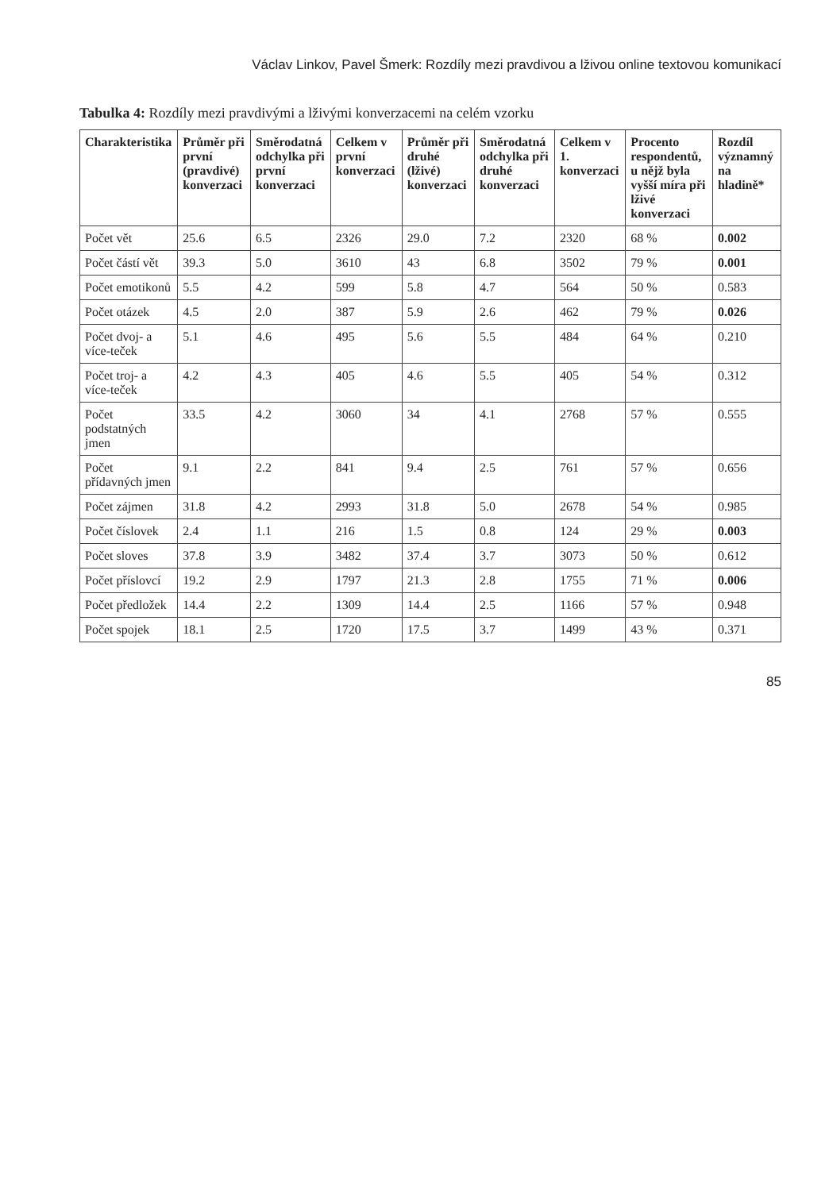Václav Linkov, Pavel Šmerk: Rozdíly mezi pravdivou a lživou online textovou komunikací
Tabulka 4: Rozdíly mezi pravdivými a lživými konverzacemi na celém vzorku
| Charakteristika | Průměr při první (pravdivé) konverzaci | Směrodatná odchylka při první konverzaci | Celkem v první konverzaci | Průměr při druhé (lživé) konverzaci | Směrodatná odchylka při druhé konverzaci | Celkem v 1. konverzaci | Procento respondentů, u nějž byla vyšší míra při lživé konverzaci | Rozdíl významný na hladině* |
| --- | --- | --- | --- | --- | --- | --- | --- | --- |
| Počet vět | 25.6 | 6.5 | 2326 | 29.0 | 7.2 | 2320 | 68 % | 0.002 |
| Počet částí vět | 39.3 | 5.0 | 3610 | 43 | 6.8 | 3502 | 79 % | 0.001 |
| Počet emotikonů | 5.5 | 4.2 | 599 | 5.8 | 4.7 | 564 | 50 % | 0.583 |
| Počet otázek | 4.5 | 2.0 | 387 | 5.9 | 2.6 | 462 | 79 % | 0.026 |
| Počet dvoj- a více-teček | 5.1 | 4.6 | 495 | 5.6 | 5.5 | 484 | 64 % | 0.210 |
| Počet troj- a více-teček | 4.2 | 4.3 | 405 | 4.6 | 5.5 | 405 | 54 % | 0.312 |
| Počet podstatných jmen | 33.5 | 4.2 | 3060 | 34 | 4.1 | 2768 | 57 % | 0.555 |
| Počet přídavných jmen | 9.1 | 2.2 | 841 | 9.4 | 2.5 | 761 | 57 % | 0.656 |
| Počet zájmen | 31.8 | 4.2 | 2993 | 31.8 | 5.0 | 2678 | 54 % | 0.985 |
| Počet číslovek | 2.4 | 1.1 | 216 | 1.5 | 0.8 | 124 | 29 % | 0.003 |
| Počet sloves | 37.8 | 3.9 | 3482 | 37.4 | 3.7 | 3073 | 50 % | 0.612 |
| Počet příslovcí | 19.2 | 2.9 | 1797 | 21.3 | 2.8 | 1755 | 71 % | 0.006 |
| Počet předložek | 14.4 | 2.2 | 1309 | 14.4 | 2.5 | 1166 | 57 % | 0.948 |
| Počet spojek | 18.1 | 2.5 | 1720 | 17.5 | 3.7 | 1499 | 43 % | 0.371 |
85